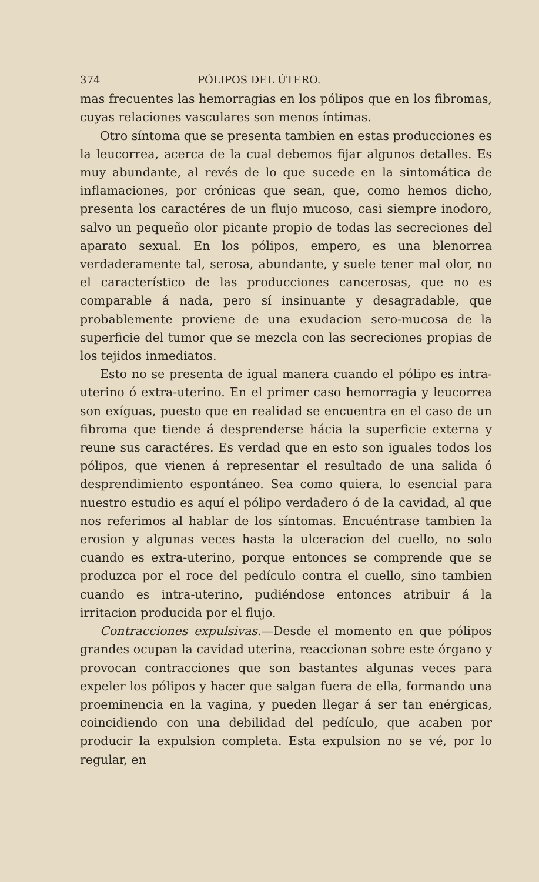374 PÓLIPOS DEL ÚTERO.
mas frecuentes las hemorragias en los pólipos que en los fibromas, cuyas relaciones vasculares son menos íntimas.
Otro síntoma que se presenta tambien en estas producciones es la leucorrea, acerca de la cual debemos fijar algunos detalles. Es muy abundante, al revés de lo que sucede en la sintomática de inflamaciones, por crónicas que sean, que, como hemos dicho, presenta los caractéres de un flujo mucoso, casi siempre inodoro, salvo un pequeño olor picante propio de todas las secreciones del aparato sexual. En los pólipos, empero, es una blenorrea verdaderamente tal, serosa, abundante, y suele tener mal olor, no el característico de las producciones cancerosas, que no es comparable á nada, pero sí insinuante y desagradable, que probablemente proviene de una exudacion sero-mucosa de la superficie del tumor que se mezcla con las secreciones propias de los tejidos inmediatos.
Esto no se presenta de igual manera cuando el pólipo es intra-uterino ó extra-uterino. En el primer caso hemorragia y leucorrea son exíguas, puesto que en realidad se encuentra en el caso de un fibroma que tiende á desprenderse hácia la superficie externa y reune sus caractéres. Es verdad que en esto son iguales todos los pólipos, que vienen á representar el resultado de una salida ó desprendimiento espontáneo. Sea como quiera, lo esencial para nuestro estudio es aquí el pólipo verdadero ó de la cavidad, al que nos referimos al hablar de los síntomas. Encuéntrase tambien la erosion y algunas veces hasta la ulceracion del cuello, no solo cuando es extra-uterino, porque entonces se comprende que se produzca por el roce del pedículo contra el cuello, sino tambien cuando es intra-uterino, pudiéndose entonces atribuir á la irritacion producida por el flujo.
Contracciones expulsivas.—Desde el momento en que pólipos grandes ocupan la cavidad uterina, reaccionan sobre este órgano y provocan contracciones que son bastantes algunas veces para expeler los pólipos y hacer que salgan fuera de ella, formando una proeminencia en la vagina, y pueden llegar á ser tan enérgicas, coincidiendo con una debilidad del pedículo, que acaben por producir la expulsion completa. Esta expulsion no se vé, por lo regular, en